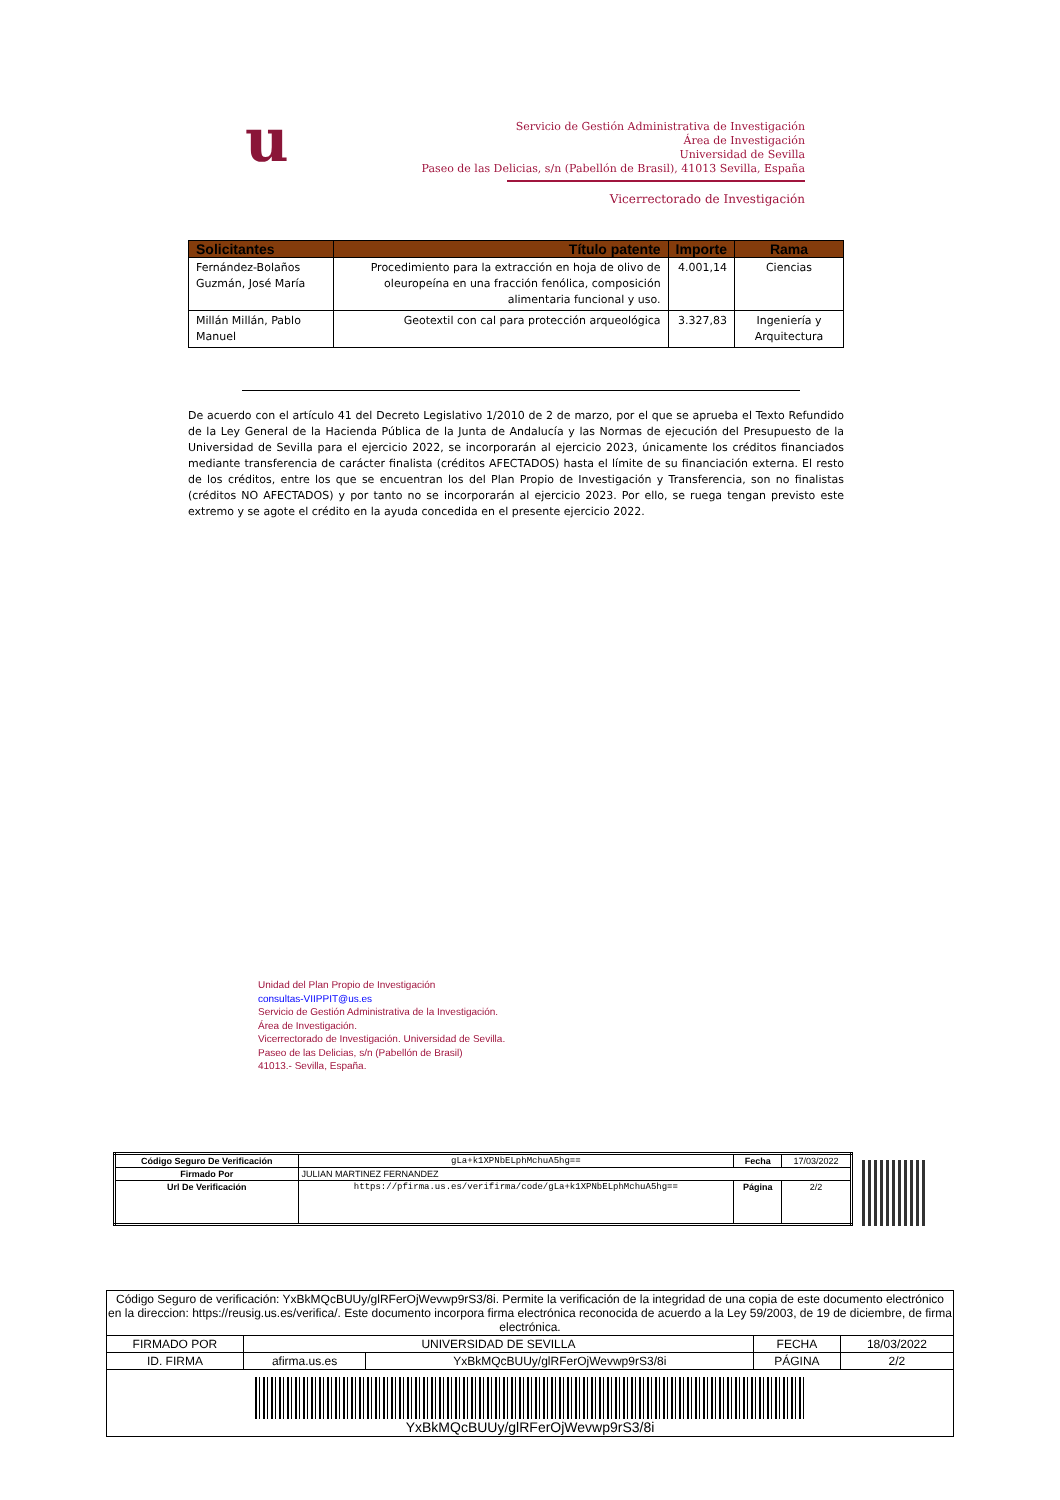u
Servicio de Gestión Administrativa de Investigación
Área de Investigación
Universidad de Sevilla
Paseo de las Delicias, s/n (Pabellón de Brasil), 41013 Sevilla, España
Vicerrectorado de Investigación
| Solicitantes | Título patente | Importe | Rama |
| --- | --- | --- | --- |
| Fernández-Bolaños Guzmán, José María | Procedimiento para la extracción en hoja de olivo de oleuropeína en una fracción fenólica, composición alimentaria funcional y uso. | 4.001,14 | Ciencias |
| Millán Millán, Pablo Manuel | Geotextil con cal para protección arqueológica | 3.327,83 | Ingeniería y Arquitectura |
De acuerdo con el artículo 41 del Decreto Legislativo 1/2010 de 2 de marzo, por el que se aprueba el Texto Refundido de la Ley General de la Hacienda Pública de la Junta de Andalucía y las Normas de ejecución del Presupuesto de la Universidad de Sevilla para el ejercicio 2022, se incorporarán al ejercicio 2023, únicamente los créditos financiados mediante transferencia de carácter finalista (créditos AFECTADOS) hasta el límite de su financiación externa. El resto de los créditos, entre los que se encuentran los del Plan Propio de Investigación y Transferencia, son no finalistas (créditos NO AFECTADOS) y por tanto no se incorporarán al ejercicio 2023. Por ello, se ruega tengan previsto este extremo y se agote el crédito en la ayuda concedida en el presente ejercicio 2022.
Unidad del Plan Propio de Investigación
consultas-VIIPPIT@us.es
Servicio de Gestión Administrativa de la Investigación.
Área de Investigación.
Vicerrectorado de Investigación. Universidad de Sevilla.
Paseo de las Delicias, s/n (Pabellón de Brasil)
41013.- Sevilla, España.
| Código Seguro De Verificación | gLa+k1XPNbELphMchuA5hg== | Fecha | 17/03/2022 |
| Firmado Por | JULIAN MARTINEZ FERNANDEZ | | |
| Url De Verificación | https://pfirma.us.es/verifirma/code/gLa+k1XPNbELphMchuA5hg== | Página | 2/2 |
| Código Seguro de verificación: YxBkMQcBUUy/glRFerOjWevwp9rS3/8i. Permite la verificación de la integridad de una copia de este documento electrónico en la direccion: https://reusig.us.es/verifica/. Este documento incorpora firma electrónica reconocida de acuerdo a la Ley 59/2003, de 19 de diciembre, de firma electrónica. | | | | |
| FIRMADO POR | UNIVERSIDAD DE SEVILLA | | FECHA | 18/03/2022 |
| ID. FIRMA | afirma.us.es | YxBkMQcBUUy/glRFerOjWevwp9rS3/8i | PÁGINA | 2/2 |
| YxBkMQcBUUy/glRFerOjWevwp9rS3/8i | | | | |